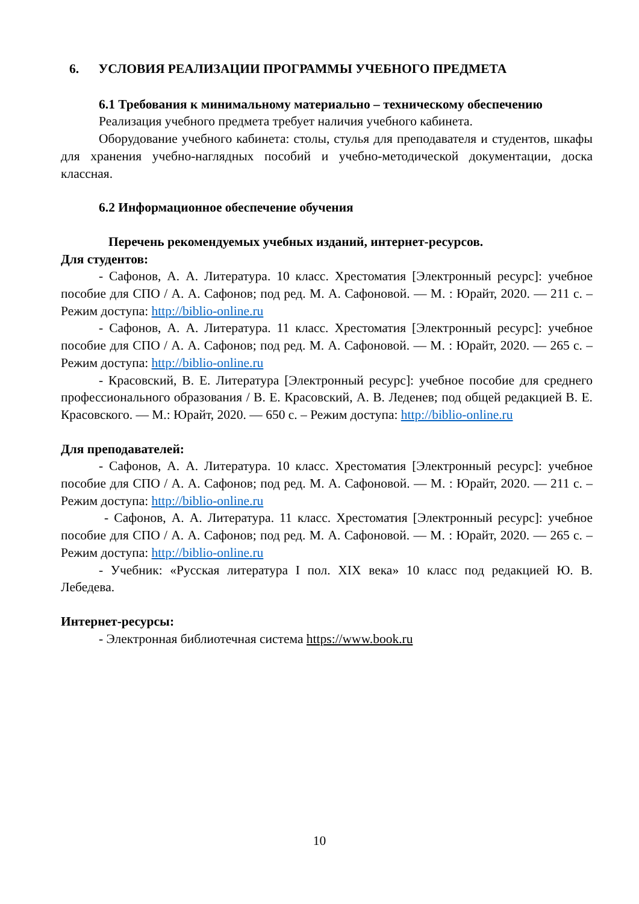6. УСЛОВИЯ РЕАЛИЗАЦИИ ПРОГРАММЫ УЧЕБНОГО ПРЕДМЕТА
6.1 Требования к минимальному материально – техническому обеспечению
Реализация учебного предмета требует наличия учебного кабинета.
Оборудование учебного кабинета: столы, стулья для преподавателя и студентов, шкафы для хранения учебно-наглядных пособий и учебно-методической документации, доска классная.
6.2 Информационное обеспечение обучения
Перечень рекомендуемых учебных изданий, интернет-ресурсов.
Для студентов:
- Сафонов, А. А. Литература. 10 класс. Хрестоматия [Электронный ресурс]: учебное пособие для СПО / А. А. Сафонов; под ред. М. А. Сафоновой. — М. : Юрайт, 2020. — 211 с. – Режим доступа: http://biblio-online.ru
- Сафонов, А. А. Литература. 11 класс. Хрестоматия [Электронный ресурс]: учебное пособие для СПО / А. А. Сафонов; под ред. М. А. Сафоновой. — М. : Юрайт, 2020. — 265 с. – Режим доступа: http://biblio-online.ru
- Красовский, В. Е. Литература [Электронный ресурс]: учебное пособие для среднего профессионального образования / В. Е. Красовский, А. В. Леденев; под общей редакцией В. Е. Красовского. — М.: Юрайт, 2020. — 650 с. – Режим доступа: http://biblio-online.ru
Для преподавателей:
- Сафонов, А. А. Литература. 10 класс. Хрестоматия [Электронный ресурс]: учебное пособие для СПО / А. А. Сафонов; под ред. М. А. Сафоновой. — М. : Юрайт, 2020. — 211 с. – Режим доступа: http://biblio-online.ru
- Сафонов, А. А. Литература. 11 класс. Хрестоматия [Электронный ресурс]: учебное пособие для СПО / А. А. Сафонов; под ред. М. А. Сафоновой. — М. : Юрайт, 2020. — 265 с. – Режим доступа: http://biblio-online.ru
- Учебник: «Русская литература I пол. XIX века» 10 класс под редакцией Ю. В. Лебедева.
Интернет-ресурсы:
- Электронная библиотечная система https://www.book.ru
10